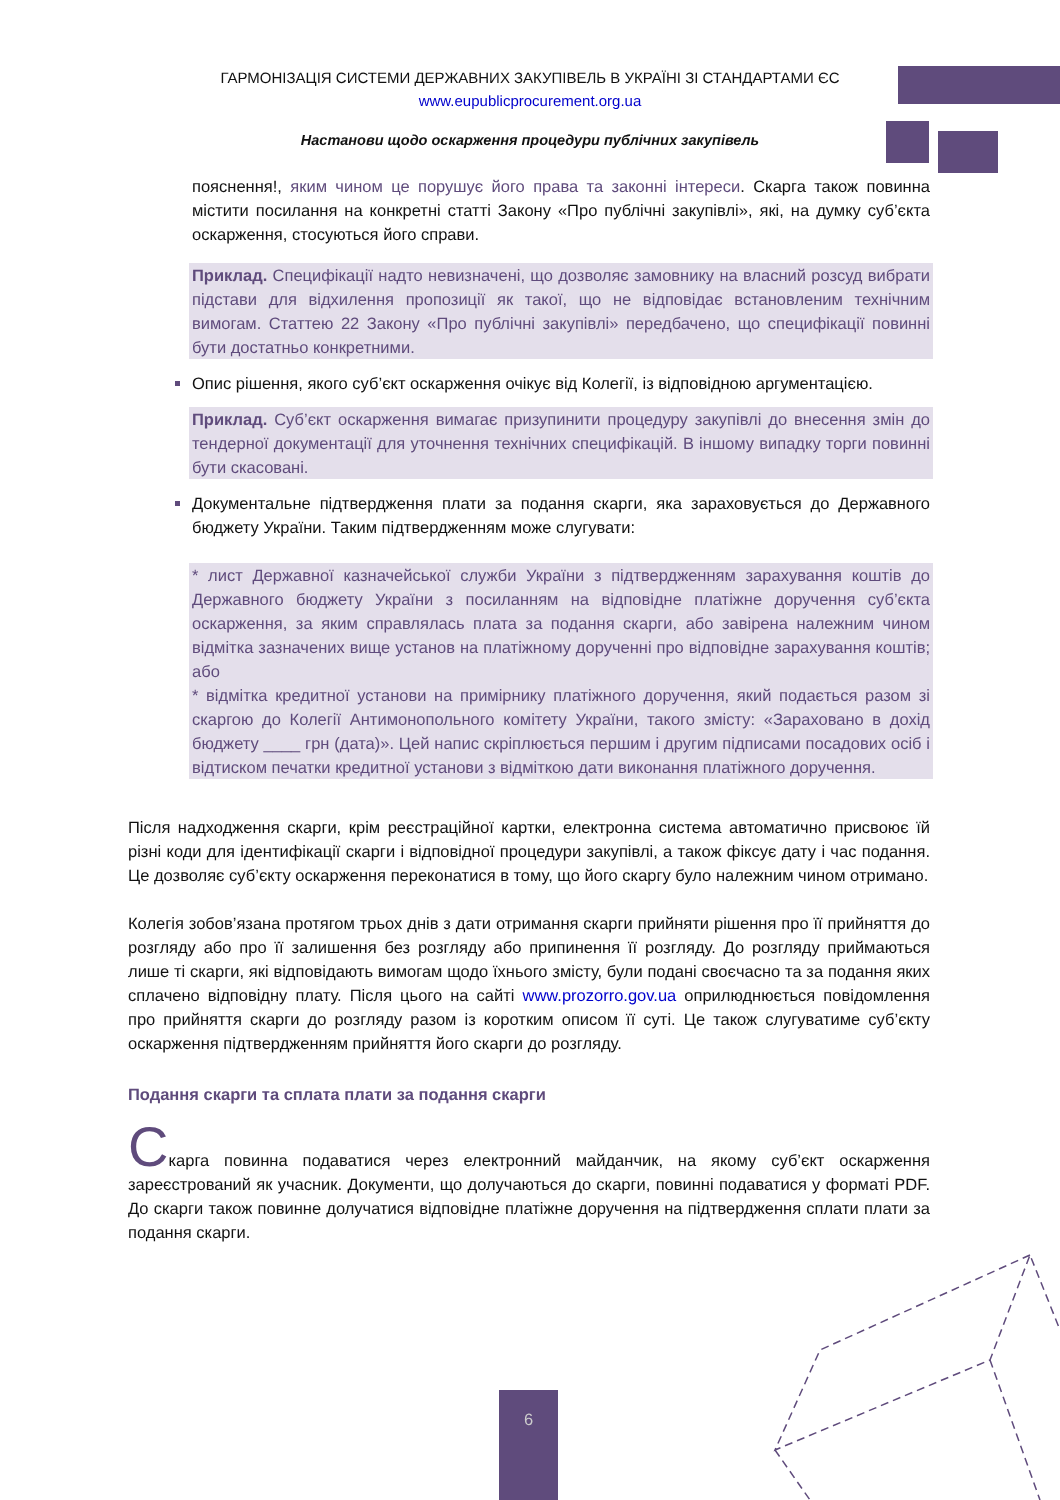ГАРМОНІЗАЦІЯ СИСТЕМИ ДЕРЖАВНИХ ЗАКУПІВЕЛЬ В УКРАЇНІ ЗІ СТАНДАРТАМИ ЄС
www.eupublicprocurement.org.ua
Настанови щодо оскарження процедури публічних закупівель
пояснення!, яким чином це порушує його права та законні інтереси. Скарга також повинна містити посилання на конкретні статті Закону «Про публічні закупівлі», які, на думку суб’єкта оскарження, стосуються його справи.
Приклад. Специфікації надто невизначені, що дозволяє замовнику на власний розсуд вибрати підстави для відхилення пропозиції як такої, що не відповідає встановленим технічним вимогам. Статтею 22 Закону «Про публічні закупівлі» передбачено, що специфікації повинні бути достатньо конкретними.
Опис рішення, якого суб’єкт оскарження очікує від Колегії, із відповідною аргументацією.
Приклад. Суб’єкт оскарження вимагає призупинити процедуру закупівлі до внесення змін до тендерної документації для уточнення технічних специфікацій. В іншому випадку торги повинні бути скасовані.
Документальне підтвердження плати за подання скарги, яка зараховується до Державного бюджету України. Таким підтвердженням може слугувати:
* лист Державної казначейської служби України з підтвердженням зарахування коштів до Державного бюджету України з посиланням на відповідне платіжне доручення суб’єкта оскарження, за яким справлялась плата за подання скарги, або завірена належним чином відмітка зазначених вище установ на платіжному дорученні про відповідне зарахування коштів; або
* відмітка кредитної установи на примірнику платіжного доручення, який подається разом зі скаргою до Колегії Антимонопольного комітету України, такого змісту: «Зараховано в дохід бюджету ____ грн (дата)». Цей напис скріплюється першим і другим підписами посадових осіб і відтиском печатки кредитної установи з відміткою дати виконання платіжного доручення.
Після надходження скарги, крім реєстраційної картки, електронна система автоматично присвоює їй різні коди для ідентифікації скарги і відповідної процедури закупівлі, а також фіксує дату і час подання. Це дозволяє суб’єкту оскарження переконатися в тому, що його скаргу було належним чином отримано.
Колегія зобов’язана протягом трьох днів з дати отримання скарги прийняти рішення про її прийняття до розгляду або про її залишення без розгляду або припинення її розгляду. До розгляду приймаються лише ті скарги, які відповідають вимогам щодо їхнього змісту, були подані своєчасно та за подання яких сплачено відповідну плату. Після цього на сайті www.prozorro.gov.ua оприлюднюється повідомлення про прийняття скарги до розгляду разом із коротким описом її суті. Це також слугуватиме суб’єкту оскарження підтвердженням прийняття його скарги до розгляду.
Подання скарги та сплата плати за подання скарги
Скарга повинна подаватися через електронний майданчик, на якому суб’єкт оскарження зареєстрований як учасник. Документи, що долучаються до скарги, повинні подаватися у форматі PDF. До скарги також повинне долучатися відповідне платіжне доручення на підтвердження сплати плати за подання скарги.
6